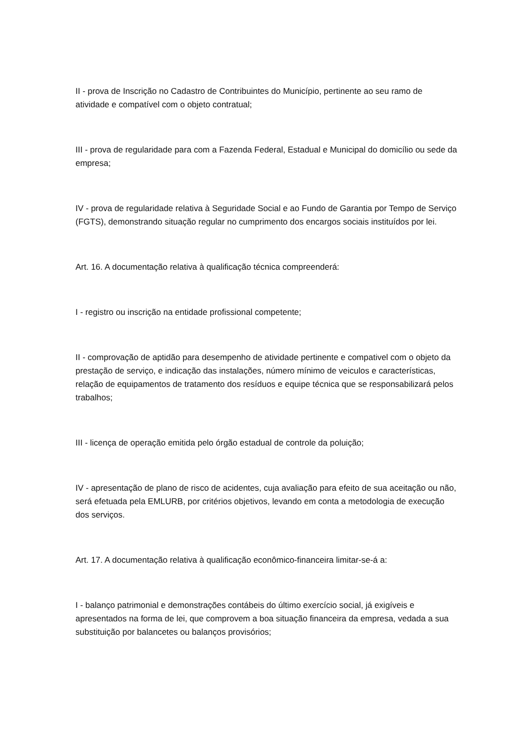II - prova de Inscrição no Cadastro de Contribuintes do Município, pertinente ao seu ramo de atividade e compatível com o objeto contratual;
III - prova de regularidade para com a Fazenda Federal, Estadual e Municipal do domicílio ou sede da empresa;
IV - prova de regularidade relativa à Seguridade Social e ao Fundo de Garantia por Tempo de Serviço (FGTS), demonstrando situação regular no cumprimento dos encargos sociais instituídos por lei.
Art. 16. A documentação relativa à qualificação técnica compreenderá:
I - registro ou inscrição na entidade profissional competente;
II - comprovação de aptidão para desempenho de atividade pertinente e compativel com o objeto da prestação de serviço, e indicação das instalações, número mínimo de veiculos e características, relação de equipamentos de tratamento dos resíduos e equipe técnica que se responsabilizará pelos trabalhos;
III - licença de operação emitida pelo órgão estadual de controle da poluição;
IV - apresentação de plano de risco de acidentes, cuja avaliação para efeito de sua aceitação ou não, será efetuada pela EMLURB, por critérios objetivos, levando em conta a metodologia de execução dos serviços.
Art. 17. A documentação relativa à qualificação econômico-financeira limitar-se-á a:
I - balanço patrimonial e demonstrações contábeis do último exercício social, já exigíveis e apresentados na forma de lei, que comprovem a boa situação financeira da empresa, vedada a sua substituição por balancetes ou balanços provisórios;